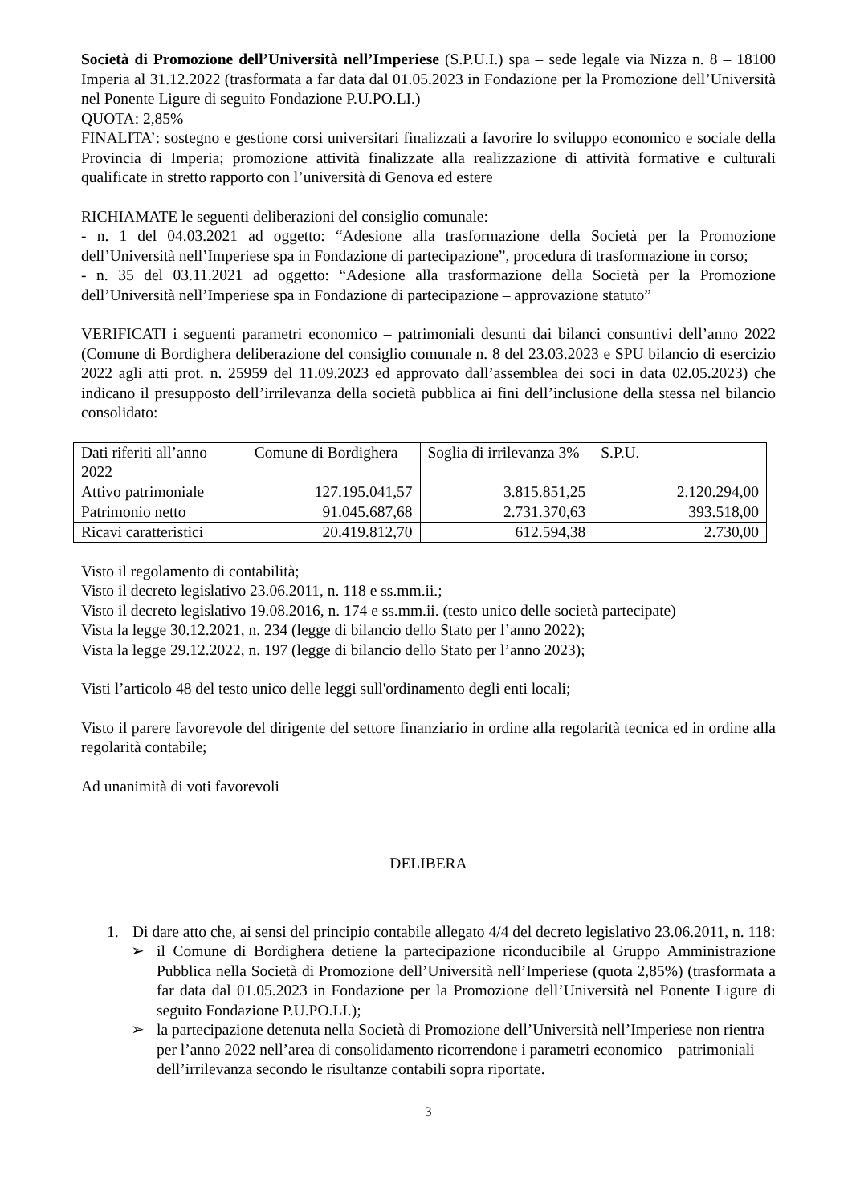Società di Promozione dell’Università nell’Imperiese (S.P.U.I.) spa – sede legale via Nizza n. 8 – 18100 Imperia al 31.12.2022 (trasformata a far data dal 01.05.2023 in Fondazione per la Promozione dell’Università nel Ponente Ligure di seguito Fondazione P.U.PO.LI.)
QUOTA: 2,85%
FINALITA’: sostegno e gestione corsi universitari finalizzati a favorire lo sviluppo economico e sociale della Provincia di Imperia; promozione attività finalizzate alla realizzazione di attività formative e culturali qualificate in stretto rapporto con l’università di Genova ed estere
RICHIAMATE le seguenti deliberazioni del consiglio comunale:
- n. 1 del 04.03.2021 ad oggetto: “Adesione alla trasformazione della Società per la Promozione dell’Università nell’Imperiese spa in Fondazione di partecipazione”, procedura di trasformazione in corso;
- n. 35 del 03.11.2021 ad oggetto: “Adesione alla trasformazione della Società per la Promozione dell’Università nell’Imperiese spa in Fondazione di partecipazione – approvazione statuto”
VERIFICATI i seguenti parametri economico – patrimoniali desunti dai bilanci consuntivi dell’anno 2022 (Comune di Bordighera deliberazione del consiglio comunale n. 8 del 23.03.2023 e SPU bilancio di esercizio 2022 agli atti prot. n. 25959 del 11.09.2023 ed approvato dall’assemblea dei soci in data 02.05.2023) che indicano il presupposto dell’irrilevanza della società pubblica ai fini dell’inclusione della stessa nel bilancio consolidato:
| Dati riferiti all’anno 2022 | Comune di Bordighera | Soglia di irrilevanza 3% | S.P.U. |
| Attivo patrimoniale | 127.195.041,57 | 3.815.851,25 | 2.120.294,00 |
| Patrimonio netto | 91.045.687,68 | 2.731.370,63 | 393.518,00 |
| Ricavi caratteristici | 20.419.812,70 | 612.594,38 | 2.730,00 |
Visto il regolamento di contabilità;
Visto il decreto legislativo 23.06.2011, n. 118 e ss.mm.ii.;
Visto il decreto legislativo 19.08.2016, n. 174 e ss.mm.ii. (testo unico delle società partecipate)
Vista la legge 30.12.2021, n. 234 (legge di bilancio dello Stato per l’anno 2022);
Vista la legge 29.12.2022, n. 197 (legge di bilancio dello Stato per l’anno 2023);
Visti l’articolo 48 del testo unico delle leggi sull'ordinamento degli enti locali;
Visto il parere favorevole del dirigente del settore finanziario in ordine alla regolarità tecnica ed in ordine alla regolarità contabile;
Ad unanimità di voti favorevoli
DELIBERA
1.
Di dare atto che, ai sensi del principio contabile allegato 4/4 del decreto legislativo 23.06.2011, n. 118:
➢
il Comune di Bordighera detiene la partecipazione riconducibile al Gruppo Amministrazione Pubblica nella Società di Promozione dell’Università nell’Imperiese (quota 2,85%) (trasformata a far data dal 01.05.2023 in Fondazione per la Promozione dell’Università nel Ponente Ligure di seguito Fondazione P.U.PO.LI.);
➢
la partecipazione detenuta nella Società di Promozione dell’Università nell’Imperiese non rientra per l’anno 2022 nell’area di consolidamento ricorrendone i parametri economico – patrimoniali dell’irrilevanza secondo le risultanze contabili sopra riportate.
3